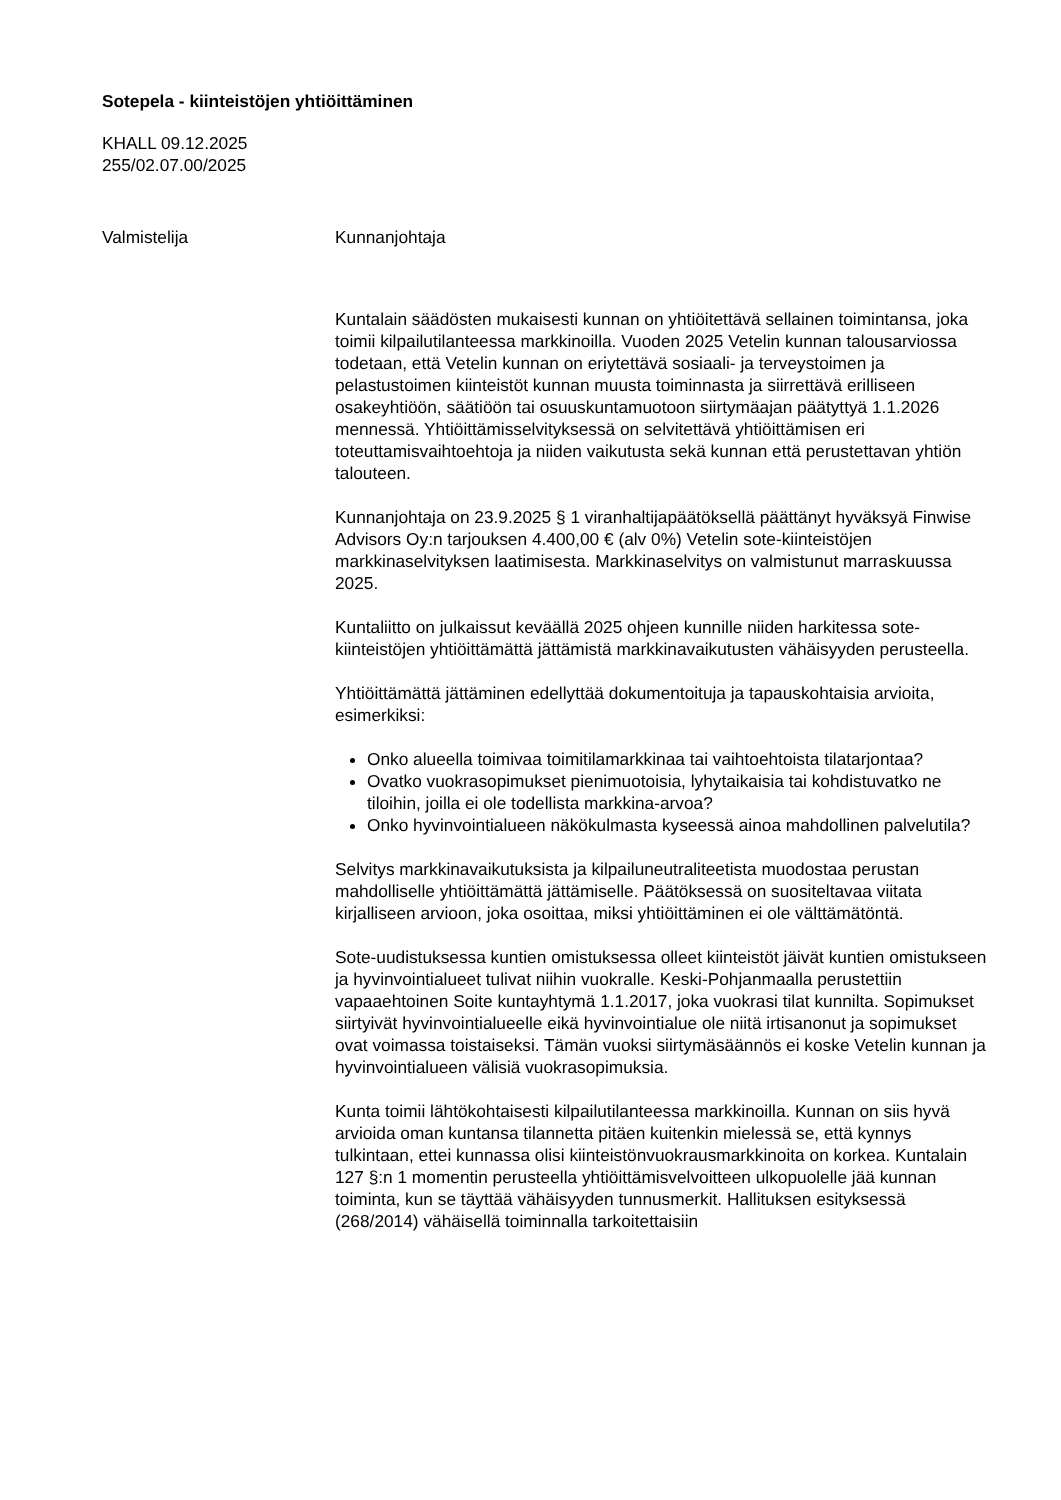Sotepela - kiinteistöjen yhtiöittäminen
KHALL 09.12.2025
255/02.07.00/2025
Valmistelija Kunnanjohtaja
Kuntalain säädösten mukaisesti kunnan on yhtiöitettävä sellainen toimintansa, joka toimii kilpailutilanteessa markkinoilla. Vuoden 2025 Vetelin kunnan talousarviossa todetaan, että Vetelin kunnan on eriytettävä sosiaali- ja terveystoimen ja pelastustoimen kiinteistöt kunnan muusta toiminnasta ja siirrettävä erilliseen osakeyhtiöön, säätiöön tai osuuskuntamuotoon siirtymäajan päätyttyä 1.1.2026 mennessä. Yhtiöittämisselvityksessä on selvitettävä yhtiöittämisen eri toteuttamisvaihtoehtoja ja niiden vaikutusta sekä kunnan että perustettavan yhtiön talouteen.
Kunnanjohtaja on 23.9.2025 § 1 viranhaltijapäätöksellä päättänyt hyväksyä Finwise Advisors Oy:n tarjouksen 4.400,00 € (alv 0%) Vetelin sote-kiinteistöjen markkinaselvityksen laatimisesta. Markkinaselvitys on valmistunut marraskuussa 2025.
Kuntaliitto on julkaissut keväällä 2025 ohjeen kunnille niiden harkitessa sote-kiinteistöjen yhtiöittämättä jättämistä markkinavaikutusten vähäisyyden perusteella.
Yhtiöittämättä jättäminen edellyttää dokumentoituja ja tapauskohtaisia arvioita, esimerkiksi:
Onko alueella toimivaa toimitilamarkkinaa tai vaihtoehtoista tilatarjontaa?
Ovatko vuokrasopimukset pienimuotoisia, lyhytaikaisia tai kohdistuvatko ne tiloihin, joilla ei ole todellista markkina-arvoa?
Onko hyvinvointialueen näkökulmasta kyseessä ainoa mahdollinen palvelutila?
Selvitys markkinavaikutuksista ja kilpailuneutraliteetista muodostaa perustan mahdolliselle yhtiöittämättä jättämiselle. Päätöksessä on suositeltavaa viitata kirjalliseen arvioon, joka osoittaa, miksi yhtiöittäminen ei ole välttämätöntä.
Sote-uudistuksessa kuntien omistuksessa olleet kiinteistöt jäivät kuntien omistukseen ja hyvinvointialueet tulivat niihin vuokralle. Keski-Pohjanmaalla perustettiin vapaaehtoinen Soite kuntayhtymä 1.1.2017, joka vuokrasi tilat kunnilta. Sopimukset siirtyivät hyvinvointialueelle eikä hyvinvointialue ole niitä irtisanonut ja sopimukset ovat voimassa toistaiseksi. Tämän vuoksi siirtymäsäännös ei koske Vetelin kunnan ja hyvinvointialueen välisiä vuokrasopimuksia.
Kunta toimii lähtökohtaisesti kilpailutilanteessa markkinoilla. Kunnan on siis hyvä arvioida oman kuntansa tilannetta pitäen kuitenkin mielessä se, että kynnys tulkintaan, ettei kunnassa olisi kiinteistönvuokrausmarkkinoita on korkea. Kuntalain 127 §:n 1 momentin perusteella yhtiöittämisvelvoitteen ulkopuolelle jää kunnan toiminta, kun se täyttää vähäisyyden tunnusmerkit. Hallituksen esityksessä (268/2014) vähäisellä toiminnalla tarkoitettaisiin